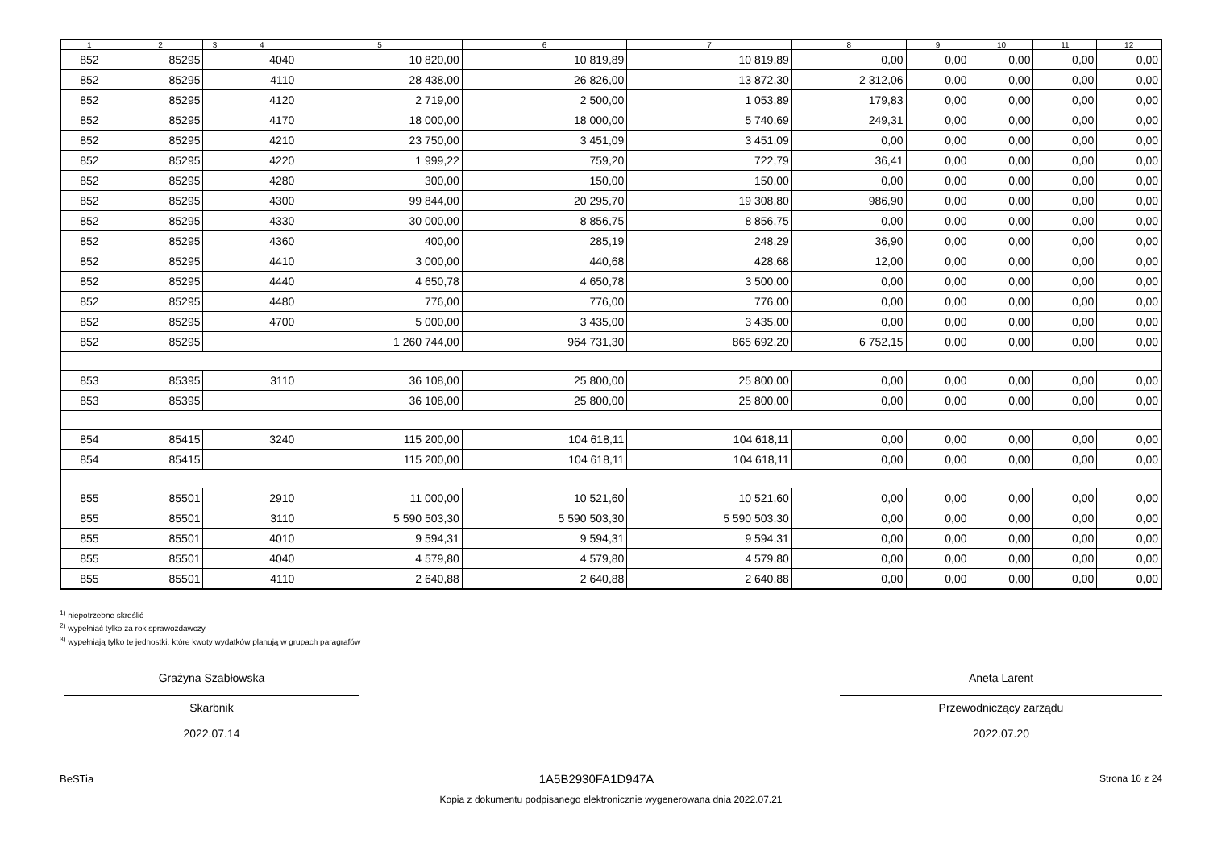| 1 | 2 | 3 | 4 | 5 | 6 | 7 | 8 | 9 | 10 | 11 | 12 |
| --- | --- | --- | --- | --- | --- | --- | --- | --- | --- | --- | --- |
| 852 | 85295 | | 4040 | 10 820,00 | 10 819,89 | 10 819,89 | 0,00 | 0,00 | 0,00 | 0,00 | 0,00 |
| 852 | 85295 | | 4110 | 28 438,00 | 26 826,00 | 13 872,30 | 2 312,06 | 0,00 | 0,00 | 0,00 | 0,00 |
| 852 | 85295 | | 4120 | 2 719,00 | 2 500,00 | 1 053,89 | 179,83 | 0,00 | 0,00 | 0,00 | 0,00 |
| 852 | 85295 | | 4170 | 18 000,00 | 18 000,00 | 5 740,69 | 249,31 | 0,00 | 0,00 | 0,00 | 0,00 |
| 852 | 85295 | | 4210 | 23 750,00 | 3 451,09 | 3 451,09 | 0,00 | 0,00 | 0,00 | 0,00 | 0,00 |
| 852 | 85295 | | 4220 | 1 999,22 | 759,20 | 722,79 | 36,41 | 0,00 | 0,00 | 0,00 | 0,00 |
| 852 | 85295 | | 4280 | 300,00 | 150,00 | 150,00 | 0,00 | 0,00 | 0,00 | 0,00 | 0,00 |
| 852 | 85295 | | 4300 | 99 844,00 | 20 295,70 | 19 308,80 | 986,90 | 0,00 | 0,00 | 0,00 | 0,00 |
| 852 | 85295 | | 4330 | 30 000,00 | 8 856,75 | 8 856,75 | 0,00 | 0,00 | 0,00 | 0,00 | 0,00 |
| 852 | 85295 | | 4360 | 400,00 | 285,19 | 248,29 | 36,90 | 0,00 | 0,00 | 0,00 | 0,00 |
| 852 | 85295 | | 4410 | 3 000,00 | 440,68 | 428,68 | 12,00 | 0,00 | 0,00 | 0,00 | 0,00 |
| 852 | 85295 | | 4440 | 4 650,78 | 4 650,78 | 3 500,00 | 0,00 | 0,00 | 0,00 | 0,00 | 0,00 |
| 852 | 85295 | | 4480 | 776,00 | 776,00 | 776,00 | 0,00 | 0,00 | 0,00 | 0,00 | 0,00 |
| 852 | 85295 | | 4700 | 5 000,00 | 3 435,00 | 3 435,00 | 0,00 | 0,00 | 0,00 | 0,00 | 0,00 |
| 852 | 85295 | | | 1 260 744,00 | 964 731,30 | 865 692,20 | 6 752,15 | 0,00 | 0,00 | 0,00 | 0,00 |
| 853 | 85395 | | 3110 | 36 108,00 | 25 800,00 | 25 800,00 | 0,00 | 0,00 | 0,00 | 0,00 | 0,00 |
| 853 | 85395 | | | 36 108,00 | 25 800,00 | 25 800,00 | 0,00 | 0,00 | 0,00 | 0,00 | 0,00 |
| 854 | 85415 | | 3240 | 115 200,00 | 104 618,11 | 104 618,11 | 0,00 | 0,00 | 0,00 | 0,00 | 0,00 |
| 854 | 85415 | | | 115 200,00 | 104 618,11 | 104 618,11 | 0,00 | 0,00 | 0,00 | 0,00 | 0,00 |
| 855 | 85501 | | 2910 | 11 000,00 | 10 521,60 | 10 521,60 | 0,00 | 0,00 | 0,00 | 0,00 | 0,00 |
| 855 | 85501 | | 3110 | 5 590 503,30 | 5 590 503,30 | 5 590 503,30 | 0,00 | 0,00 | 0,00 | 0,00 | 0,00 |
| 855 | 85501 | | 4010 | 9 594,31 | 9 594,31 | 9 594,31 | 0,00 | 0,00 | 0,00 | 0,00 | 0,00 |
| 855 | 85501 | | 4040 | 4 579,80 | 4 579,80 | 4 579,80 | 0,00 | 0,00 | 0,00 | 0,00 | 0,00 |
| 855 | 85501 | | 4110 | 2 640,88 | 2 640,88 | 2 640,88 | 0,00 | 0,00 | 0,00 | 0,00 | 0,00 |
<sup>1)</sup> niepotrzebne skreślić
<sup>2)</sup> wypełniać tylko za rok sprawozdawczy
<sup>3)</sup> wypełniają tylko te jednostki, które kwoty wydatków planują w grupach paragrafów
Grażyna Szabłowska
Skarbnik
2022.07.14
Aneta Larent
Przewodniczący zarządu
2022.07.20
BeSTia 1A5B2930FA1D947A Strona 16 z 24
Kopia z dokumentu podpisanego elektronicznie wygenerowana dnia 2022.07.21